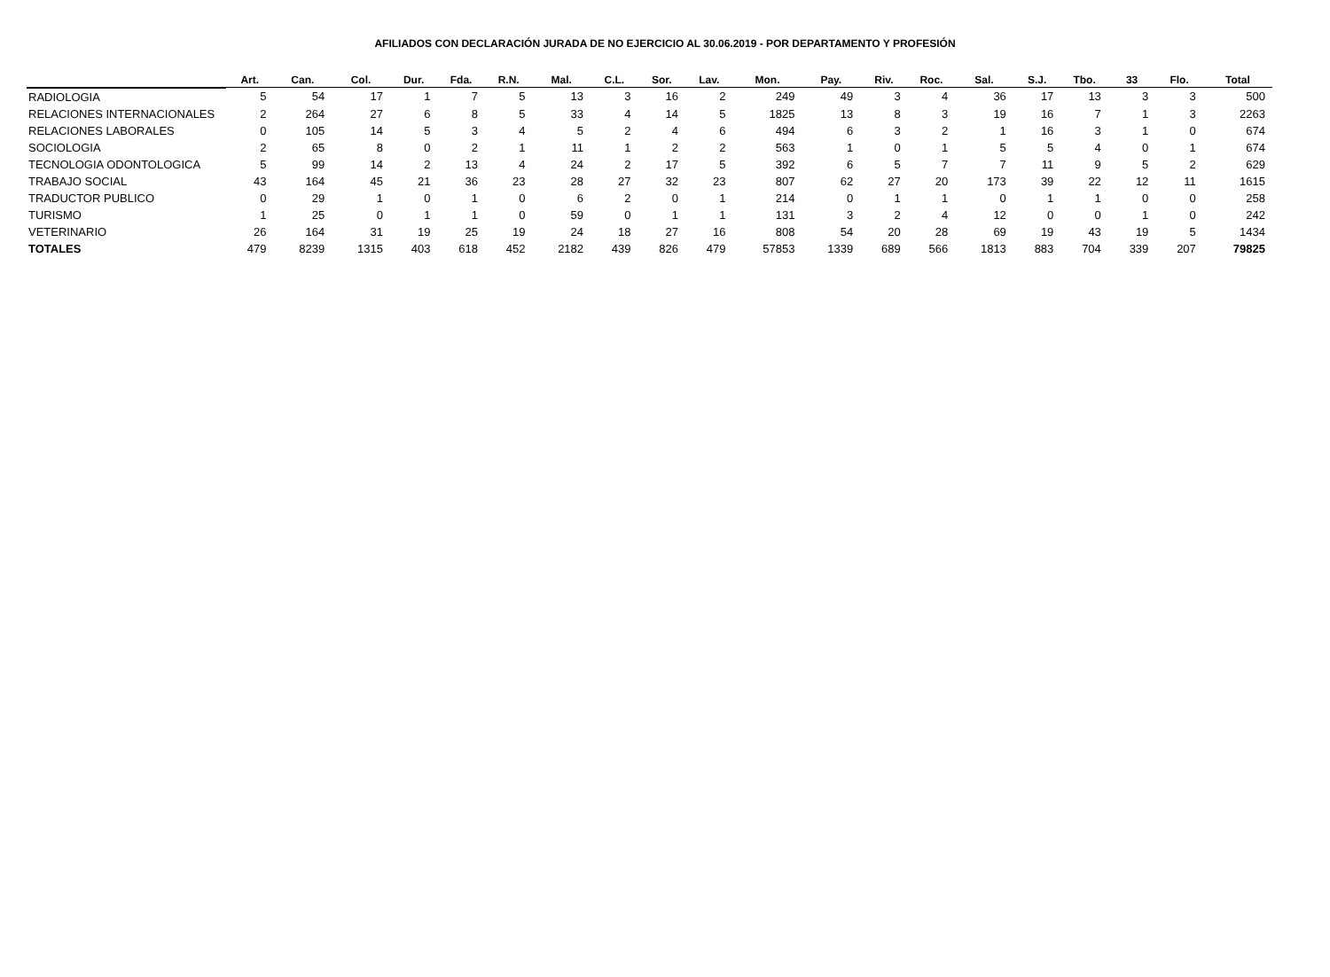AFILIADOS CON DECLARACIÓN JURADA DE NO EJERCICIO AL 30.06.2019 - POR DEPARTAMENTO Y PROFESIÓN
| | Art. | Can. | Col. | Dur. | Fda. | R.N. | Mal. | C.L. | Sor. | Lav. | Mon. | Pay. | Riv. | Roc. | Sal. | S.J. | Tbo. | 33 | Flo. | Total |
| --- | --- | --- | --- | --- | --- | --- | --- | --- | --- | --- | --- | --- | --- | --- | --- | --- | --- | --- | --- | --- |
| RADIOLOGIA | 5 | 54 | 17 | 1 | 7 | 5 | 13 | 3 | 16 | 2 | 249 | 49 | 3 | 4 | 36 | 17 | 13 | 3 | 3 | 500 |
| RELACIONES INTERNACIONALES | 2 | 264 | 27 | 6 | 8 | 5 | 33 | 4 | 14 | 5 | 1825 | 13 | 8 | 3 | 19 | 16 | 7 | 1 | 3 | 2263 |
| RELACIONES LABORALES | 0 | 105 | 14 | 5 | 3 | 4 | 5 | 2 | 4 | 6 | 494 | 6 | 3 | 2 | 1 | 16 | 3 | 1 | 0 | 674 |
| SOCIOLOGIA | 2 | 65 | 8 | 0 | 2 | 1 | 11 | 1 | 2 | 2 | 563 | 1 | 0 | 1 | 5 | 5 | 4 | 0 | 1 | 674 |
| TECNOLOGIA ODONTOLOGICA | 5 | 99 | 14 | 2 | 13 | 4 | 24 | 2 | 17 | 5 | 392 | 6 | 5 | 7 | 7 | 11 | 9 | 5 | 2 | 629 |
| TRABAJO SOCIAL | 43 | 164 | 45 | 21 | 36 | 23 | 28 | 27 | 32 | 23 | 807 | 62 | 27 | 20 | 173 | 39 | 22 | 12 | 11 | 1615 |
| TRADUCTOR PUBLICO | 0 | 29 | 1 | 0 | 1 | 0 | 6 | 2 | 0 | 1 | 214 | 0 | 1 | 1 | 0 | 1 | 1 | 0 | 0 | 258 |
| TURISMO | 1 | 25 | 0 | 1 | 1 | 0 | 59 | 0 | 1 | 1 | 131 | 3 | 2 | 4 | 12 | 0 | 0 | 1 | 0 | 242 |
| VETERINARIO | 26 | 164 | 31 | 19 | 25 | 19 | 24 | 18 | 27 | 16 | 808 | 54 | 20 | 28 | 69 | 19 | 43 | 19 | 5 | 1434 |
| TOTALES | 479 | 8239 | 1315 | 403 | 618 | 452 | 2182 | 439 | 826 | 479 | 57853 | 1339 | 689 | 566 | 1813 | 883 | 704 | 339 | 207 | 79825 |